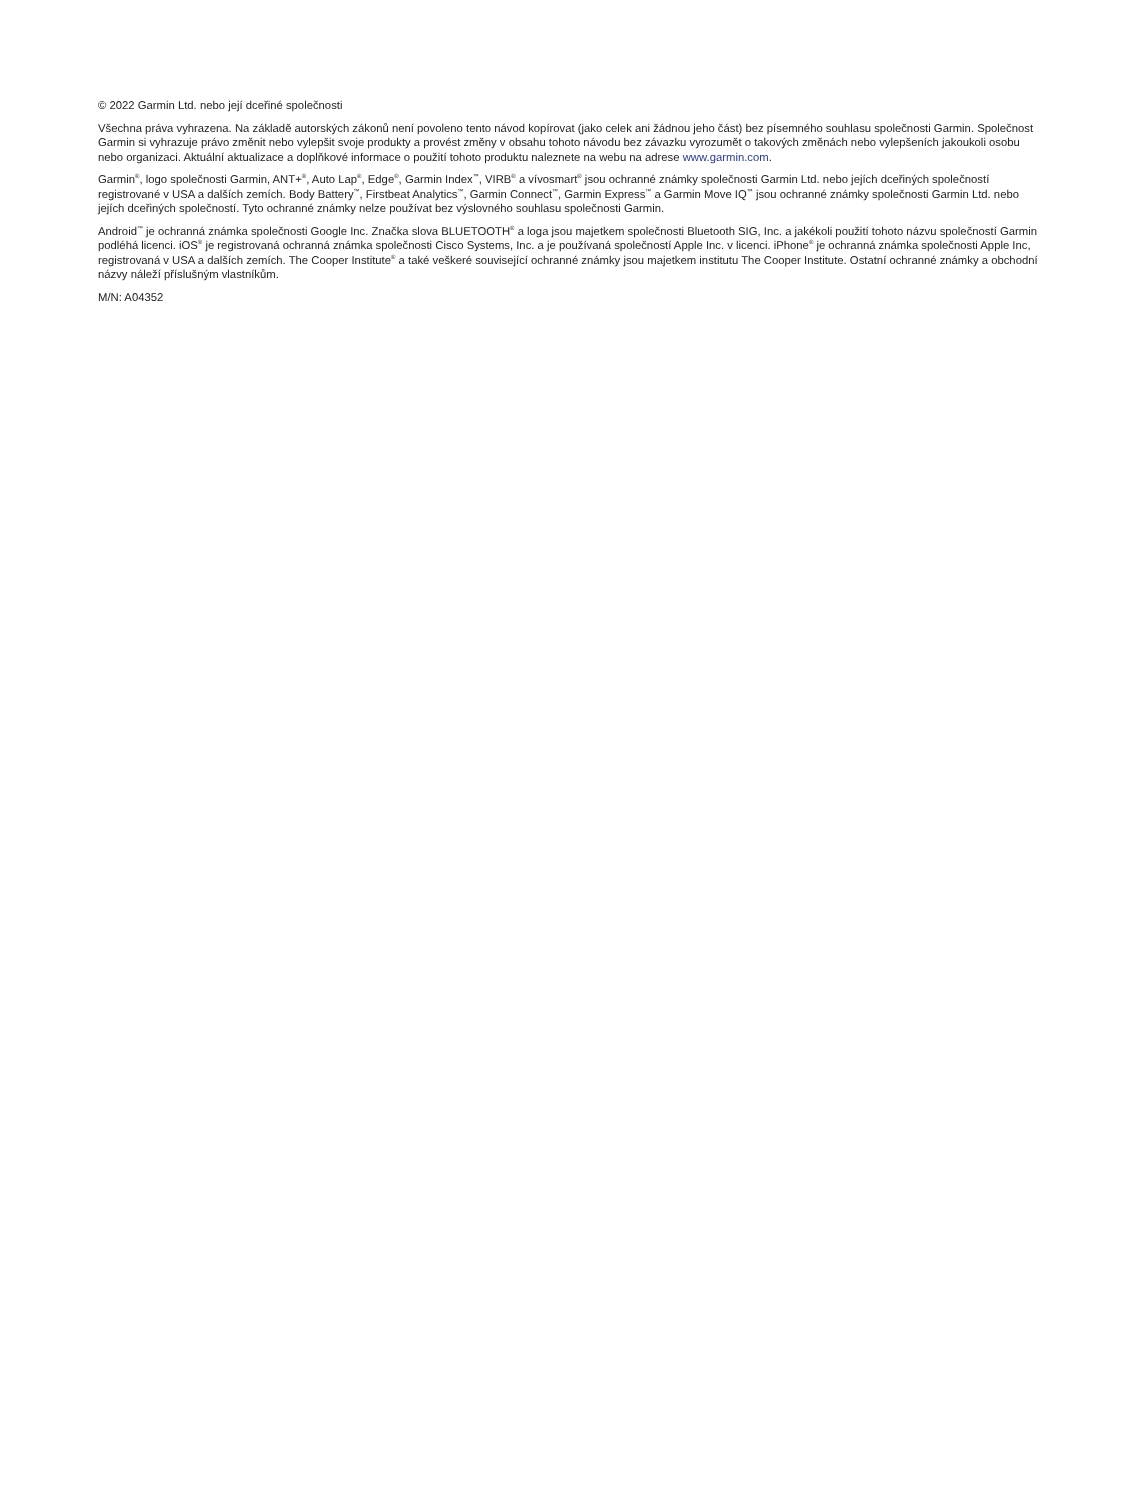© 2022 Garmin Ltd. nebo její dceřiné společnosti
Všechna práva vyhrazena. Na základě autorských zákonů není povoleno tento návod kopírovat (jako celek ani žádnou jeho část) bez písemného souhlasu společnosti Garmin. Společnost Garmin si vyhrazuje právo změnit nebo vylepšit svoje produkty a provést změny v obsahu tohoto návodu bez závazku vyrozumět o takových změnách nebo vylepšeních jakoukoli osobu nebo organizaci. Aktuální aktualizace a doplňkové informace o použití tohoto produktu naleznete na webu na adrese www.garmin.com.
Garmin<sup>®</sup>, logo společnosti Garmin, ANT+<sup>®</sup>, Auto Lap<sup>®</sup>, Edge<sup>®</sup>, Garmin Index<sup>™</sup>, VIRB<sup>®</sup> a vívosmart<sup>®</sup> jsou ochranné známky společnosti Garmin Ltd. nebo jejích dceřiných společností registrované v USA a dalších zemích. Body Battery<sup>™</sup>, Firstbeat Analytics<sup>™</sup>, Garmin Connect<sup>™</sup>, Garmin Express<sup>™</sup> a Garmin Move IQ<sup>™</sup> jsou ochranné známky společnosti Garmin Ltd. nebo jejích dceřiných společností. Tyto ochranné známky nelze používat bez výslovného souhlasu společnosti Garmin.
Android<sup>™</sup> je ochranná známka společnosti Google Inc. Značka slova BLUETOOTH<sup>®</sup> a loga jsou majetkem společnosti Bluetooth SIG, Inc. a jakékoli použití tohoto názvu společností Garmin podléhá licenci. iOS<sup>®</sup> je registrovaná ochranná známka společnosti Cisco Systems, Inc. a je používaná společností Apple Inc. v licenci. iPhone<sup>®</sup> je ochranná známka společnosti Apple Inc, registrovaná v USA a dalších zemích. The Cooper Institute<sup>®</sup> a také veškeré související ochranné známky jsou majetkem institutu The Cooper Institute. Ostatní ochranné známky a obchodní názvy náleží příslušným vlastníkům.
M/N: A04352